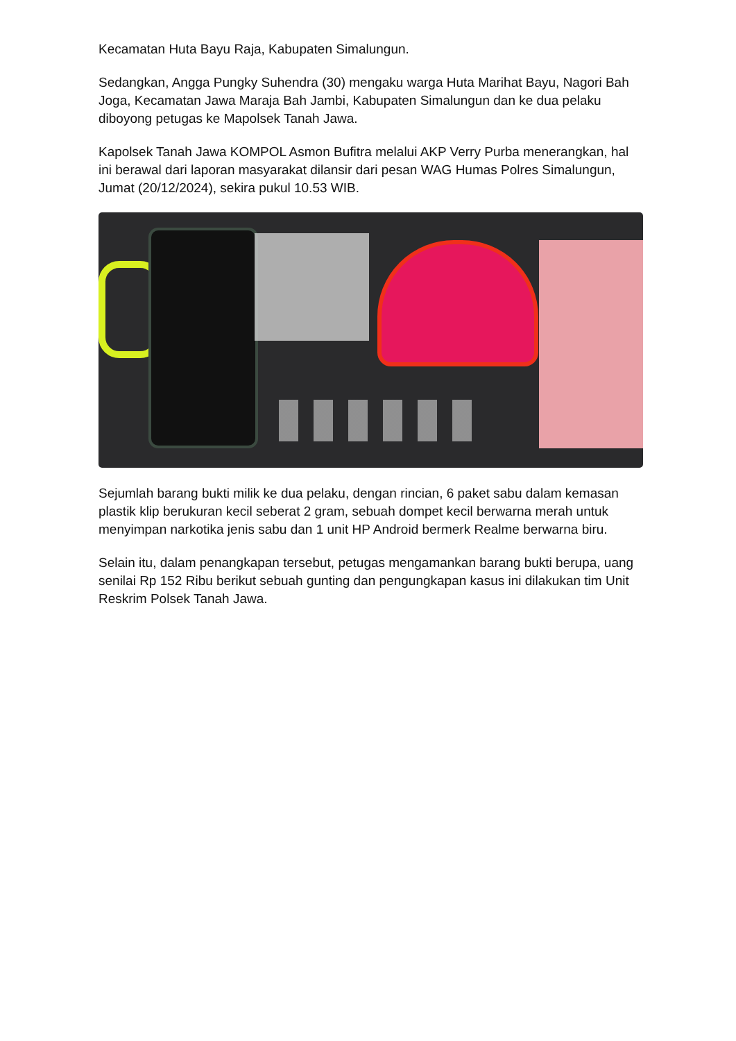Kecamatan Huta Bayu Raja, Kabupaten Simalungun.
Sedangkan, Angga Pungky Suhendra (30) mengaku warga Huta Marihat Bayu, Nagori Bah Joga, Kecamatan Jawa Maraja Bah Jambi, Kabupaten Simalungun dan ke dua pelaku diboyong petugas ke Mapolsek Tanah Jawa.
Kapolsek Tanah Jawa KOMPOL Asmon Bufitra melalui AKP Verry Purba menerangkan, hal ini berawal dari laporan masyarakat dilansir dari pesan WAG Humas Polres Simalungun, Jumat (20/12/2024), sekira pukul 10.53 WIB.
Sejumlah barang bukti milik ke dua pelaku, dengan rincian, 6 paket sabu dalam kemasan plastik klip berukuran kecil seberat 2 gram, sebuah dompet kecil berwarna merah untuk menyimpan narkotika jenis sabu dan 1 unit HP Android bermerk Realme berwarna biru.
Selain itu, dalam penangkapan tersebut, petugas mengamankan barang bukti berupa, uang senilai Rp 152 Ribu berikut sebuah gunting dan pengungkapan kasus ini dilakukan tim Unit Reskrim Polsek Tanah Jawa.